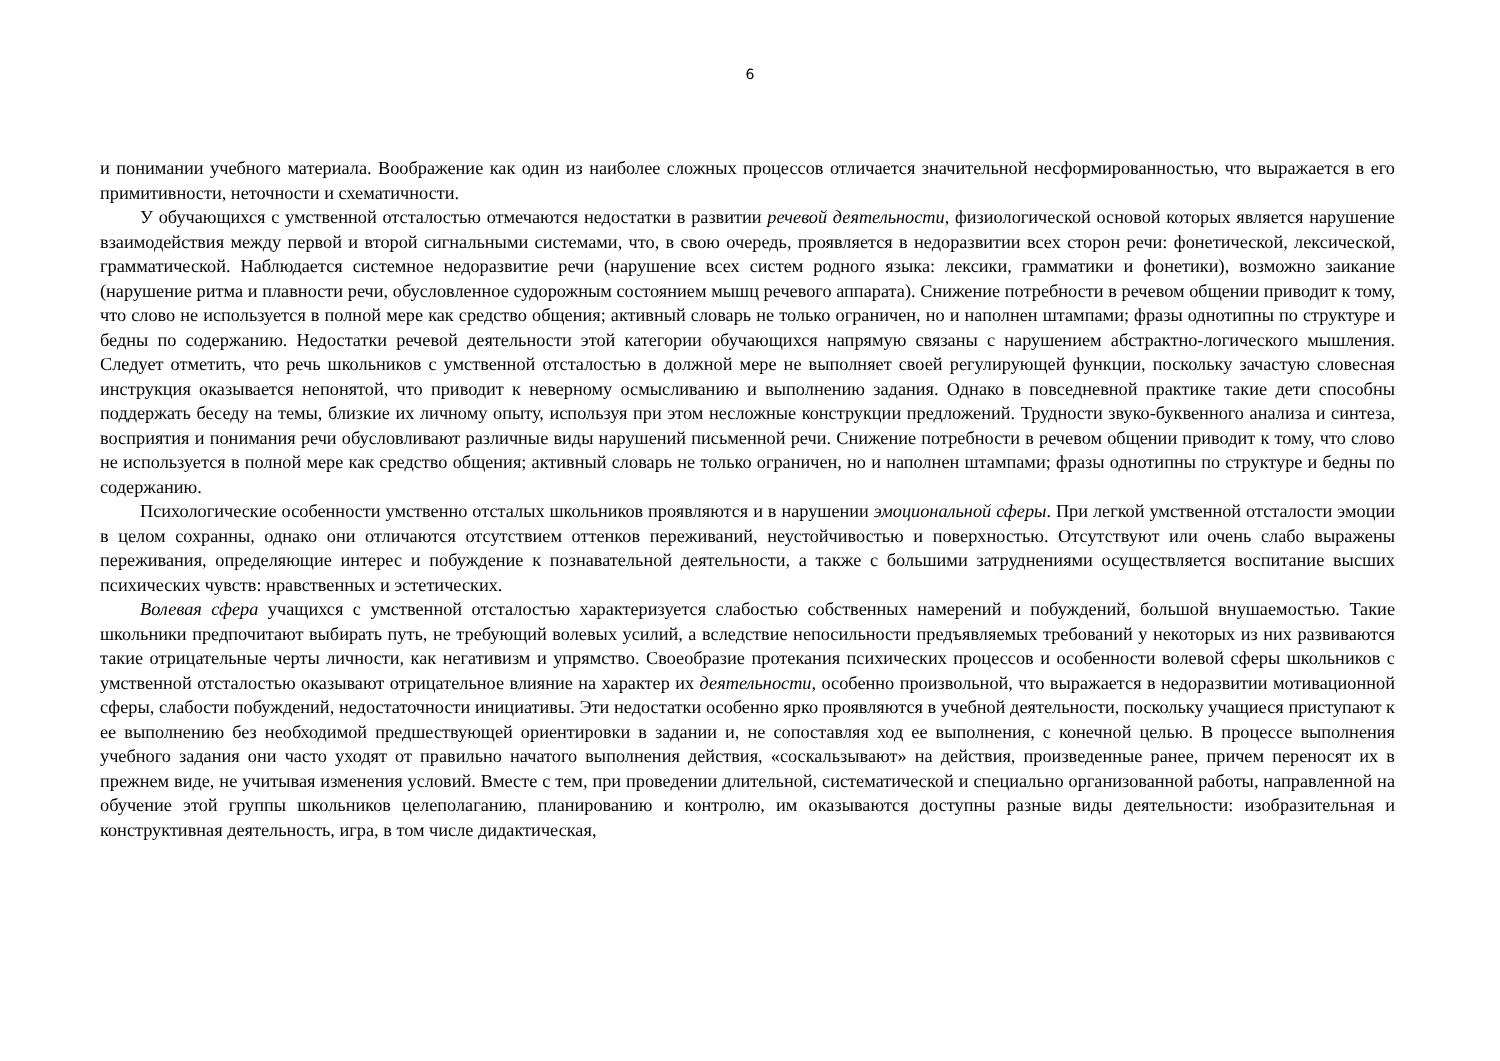6
и понимании учебного материала. Воображение как один из наиболее сложных процессов отличается значительной несформированностью, что выражается в его примитивности, неточности и схематичности.
У обучающихся с умственной отсталостью отмечаются недостатки в развитии речевой деятельности, физиологической основой которых является нарушение взаимодействия между первой и второй сигнальными системами, что, в свою очередь, проявляется в недоразвитии всех сторон речи: фонетической, лексической, грамматической. Наблюдается системное недоразвитие речи (нарушение всех систем родного языка: лексики, грамматики и фонетики), возможно заикание (нарушение ритма и плавности речи, обусловленное судорожным состоянием мышц речевого аппарата). Снижение потребности в речевом общении приводит к тому, что слово не используется в полной мере как средство общения; активный словарь не только ограничен, но и наполнен штампами; фразы однотипны по структуре и бедны по содержанию. Недостатки речевой деятельности этой категории обучающихся напрямую связаны с нарушением абстрактно-логического мышления. Следует отметить, что речь школьников с умственной отсталостью в должной мере не выполняет своей регулирующей функции, поскольку зачастую словесная инструкция оказывается непонятой, что приводит к неверному осмысливанию и выполнению задания. Однако в повседневной практике такие дети способны поддержать беседу на темы, близкие их личному опыту, используя при этом несложные конструкции предложений. Трудности звуко-буквенного анализа и синтеза, восприятия и понимания речи обусловливают различные виды нарушений письменной речи. Снижение потребности в речевом общении приводит к тому, что слово не используется в полной мере как средство общения; активный словарь не только ограничен, но и наполнен штампами; фразы однотипны по структуре и бедны по содержанию.
Психологические особенности умственно отсталых школьников проявляются и в нарушении эмоциональной сферы. При легкой умственной отсталости эмоции в целом сохранны, однако они отличаются отсутствием оттенков переживаний, неустойчивостью и поверхностью. Отсутствуют или очень слабо выражены переживания, определяющие интерес и побуждение к познавательной деятельности, а также с большими затруднениями осуществляется воспитание высших психических чувств: нравственных и эстетических.
Волевая сфера учащихся с умственной отсталостью характеризуется слабостью собственных намерений и побуждений, большой внушаемостью. Такие школьники предпочитают выбирать путь, не требующий волевых усилий, а вследствие непосильности предъявляемых требований у некоторых из них развиваются такие отрицательные черты личности, как негативизм и упрямство. Своеобразие протекания психических процессов и особенности волевой сферы школьников с умственной отсталостью оказывают отрицательное влияние на характер их деятельности, особенно произвольной, что выражается в недоразвитии мотивационной сферы, слабости побуждений, недостаточности инициативы. Эти недостатки особенно ярко проявляются в учебной деятельности, поскольку учащиеся приступают к ее выполнению без необходимой предшествующей ориентировки в задании и, не сопоставляя ход ее выполнения, с конечной целью. В процессе выполнения учебного задания они часто уходят от правильно начатого выполнения действия, «соскальзывают» на действия, произведенные ранее, причем переносят их в прежнем виде, не учитывая изменения условий. Вместе с тем, при проведении длительной, систематической и специально организованной работы, направленной на обучение этой группы школьников целеполаганию, планированию и контролю, им оказываются доступны разные виды деятельности: изобразительная и конструктивная деятельность, игра, в том числе дидактическая,